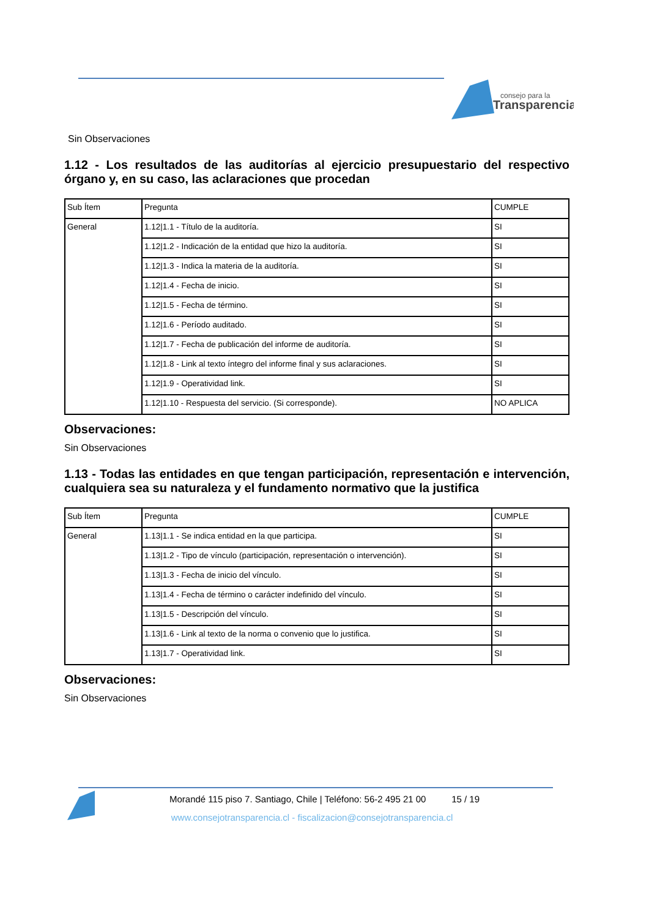consejo para la
Transparencia
Sin Observaciones
1.12 - Los resultados de las auditorías al ejercicio presupuestario del respectivo órgano y, en su caso, las aclaraciones que procedan
| Sub Ítem | Pregunta | CUMPLE |
| General | 1.12/1.1 - Título de la auditoría. | SI |
| | 1.12/1.2 - Indicación de la entidad que hizo la auditoría. | SI |
| | 1.12/1.3 - Indica la materia de la auditoría. | SI |
| | 1.12/1.4 - Fecha de inicio. | SI |
| | 1.12/1.5 - Fecha de término. | SI |
| | 1.12/1.6 - Período auditado. | SI |
| | 1.12/1.7 - Fecha de publicación del informe de auditoría. | SI |
| | 1.12/1.8 - Link al texto íntegro del informe final y sus aclaraciones. | SI |
| | 1.12/1.9 - Operatividad link. | SI |
| | 1.12/1.10 - Respuesta del servicio. (Si corresponde). | NO APLICA |
Observaciones:
Sin Observaciones
1.13 - Todas las entidades en que tengan participación, representación e intervención, cualquiera sea su naturaleza y el fundamento normativo que la justifica
| Sub Ítem | Pregunta | CUMPLE |
| General | 1.13/1.1 - Se indica entidad en la que participa. | SI |
| | 1.13/1.2 - Tipo de vínculo (participación, representación o intervención). | SI |
| | 1.13/1.3 - Fecha de inicio del vínculo. | SI |
| | 1.13/1.4 - Fecha de término o carácter indefinido del vínculo. | SI |
| | 1.13/1.5 - Descripción del vínculo. | SI |
| | 1.13/1.6 - Link al texto de la norma o convenio que lo justifica. | SI |
| | 1.13/1.7 - Operatividad link. | SI |
Observaciones:
Sin Observaciones
Morandé 115 piso 7. Santiago, Chile | Teléfono: 56-2 495 21 00 15 / 19
www.consejotransparencia.cl - fiscalizacion@consejotransparencia.cl